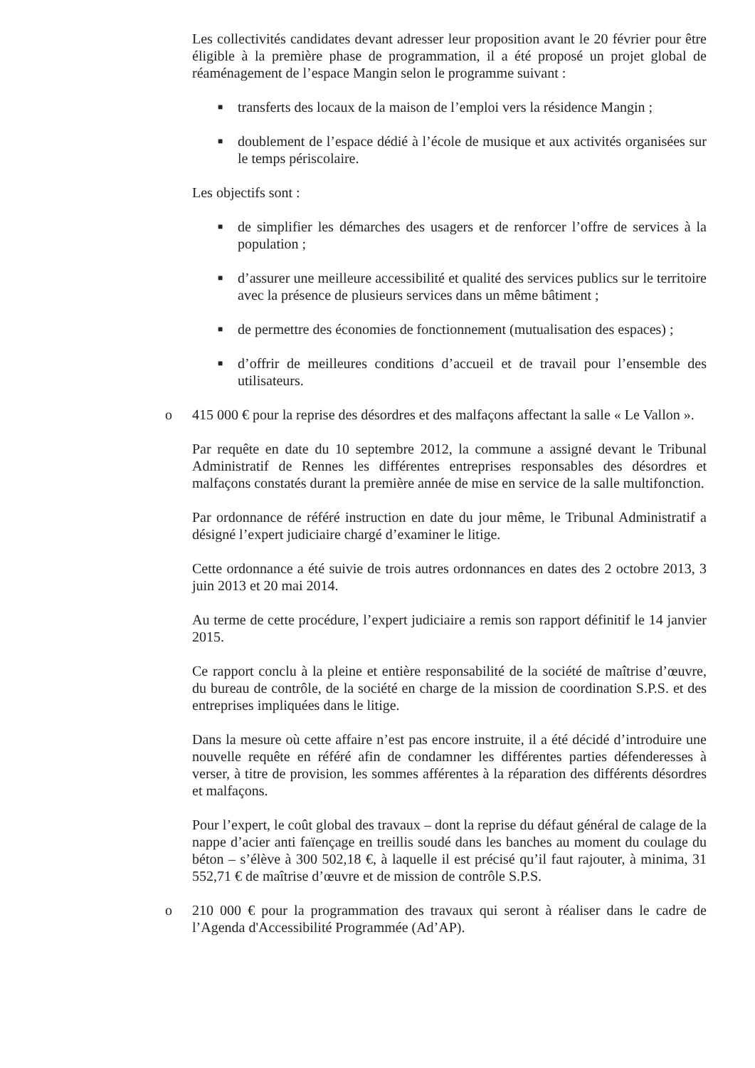Les collectivités candidates devant adresser leur proposition avant le 20 février pour être éligible à la première phase de programmation, il a été proposé un projet global de réaménagement de l’espace Mangin selon le programme suivant :
■ transferts des locaux de la maison de l’emploi vers la résidence Mangin ;
■ doublement de l’espace dédié à l’école de musique et aux activités organisées sur le temps périscolaire.
Les objectifs sont :
■ de simplifier les démarches des usagers et de renforcer l’offre de services à la population ;
■ d’assurer une meilleure accessibilité et qualité des services publics sur le territoire avec la présence de plusieurs services dans un même bâtiment ;
■ de permettre des économies de fonctionnement (mutualisation des espaces) ;
■ d’offrir de meilleures conditions d’accueil et de travail pour l’ensemble des utilisateurs.
o 415 000 € pour la reprise des désordres et des malfaçons affectant la salle « Le Vallon ».
Par requête en date du 10 septembre 2012, la commune a assigné devant le Tribunal Administratif de Rennes les différentes entreprises responsables des désordres et malfaçons constatés durant la première année de mise en service de la salle multifonction.
Par ordonnance de référé instruction en date du jour même, le Tribunal Administratif a désigné l’expert judiciaire chargé d’examiner le litige.
Cette ordonnance a été suivie de trois autres ordonnances en dates des 2 octobre 2013, 3 juin 2013 et 20 mai 2014.
Au terme de cette procédure, l’expert judiciaire a remis son rapport définitif le 14 janvier 2015.
Ce rapport conclu à la pleine et entière responsabilité de la société de maîtrise d’œuvre, du bureau de contrôle, de la société en charge de la mission de coordination S.P.S. et des entreprises impliquées dans le litige.
Dans la mesure où cette affaire n’est pas encore instruite, il a été décidé d’introduire une nouvelle requête en référé afin de condamner les différentes parties défenderesses à verser, à titre de provision, les sommes afférentes à la réparation des différents désordres et malfaçons.
Pour l’expert, le coût global des travaux – dont la reprise du défaut général de calage de la nappe d’acier anti faïençage en treillis soudé dans les banches au moment du coulage du béton – s’élève à 300 502,18 €, à laquelle il est précisé qu’il faut rajouter, à minima, 31 552,71 € de maîtrise d’œuvre et de mission de contrôle S.P.S.
o 210 000 € pour la programmation des travaux qui seront à réaliser dans le cadre de l’Agenda d'Accessibilité Programmée (Ad’AP).